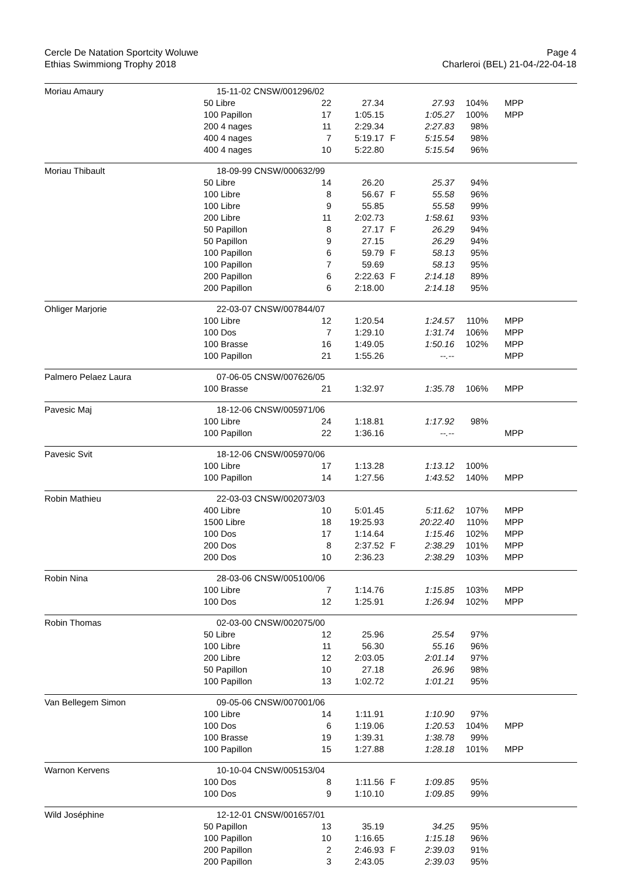Cercle De Natation Sportcity Woluwe
Ethias Swimmiong Trophy 2018
Page 4
Charleroi (BEL) 21-04-/22-04-18
| Moriau Amaury | 15-11-02 CNSW/001296/02 | | | | | | |
| | 50 Libre | 22 | 27.34 | | 27.93 | 104% | MPP |
| | 100 Papillon | 17 | 1:05.15 | | 1:05.27 | 100% | MPP |
| | 200 4 nages | 11 | 2:29.34 | | 2:27.83 | 98% | |
| | 400 4 nages | 7 | 5:19.17 | F | 5:15.54 | 98% | |
| | 400 4 nages | 10 | 5:22.80 | | 5:15.54 | 96% | |
| Moriau Thibault | 18-09-99 CNSW/000632/99 | | | | | | |
| | 50 Libre | 14 | 26.20 | | 25.37 | 94% | |
| | 100 Libre | 8 | 56.67 | F | 55.58 | 96% | |
| | 100 Libre | 9 | 55.85 | | 55.58 | 99% | |
| | 200 Libre | 11 | 2:02.73 | | 1:58.61 | 93% | |
| | 50 Papillon | 8 | 27.17 | F | 26.29 | 94% | |
| | 50 Papillon | 9 | 27.15 | | 26.29 | 94% | |
| | 100 Papillon | 6 | 59.79 | F | 58.13 | 95% | |
| | 100 Papillon | 7 | 59.69 | | 58.13 | 95% | |
| | 200 Papillon | 6 | 2:22.63 | F | 2:14.18 | 89% | |
| | 200 Papillon | 6 | 2:18.00 | | 2:14.18 | 95% | |
| Ohliger Marjorie | 22-03-07 CNSW/007844/07 | | | | | | |
| | 100 Libre | 12 | 1:20.54 | | 1:24.57 | 110% | MPP |
| | 100 Dos | 7 | 1:29.10 | | 1:31.74 | 106% | MPP |
| | 100 Brasse | 16 | 1:49.05 | | 1:50.16 | 102% | MPP |
| | 100 Papillon | 21 | 1:55.26 | | --.-- | | MPP |
| Palmero Pelaez Laura | 07-06-05 CNSW/007626/05 | | | | | | |
| | 100 Brasse | 21 | 1:32.97 | | 1:35.78 | 106% | MPP |
| Pavesic Maj | 18-12-06 CNSW/005971/06 | | | | | | |
| | 100 Libre | 24 | 1:18.81 | | 1:17.92 | 98% | |
| | 100 Papillon | 22 | 1:36.16 | | --.-- | | MPP |
| Pavesic Svit | 18-12-06 CNSW/005970/06 | | | | | | |
| | 100 Libre | 17 | 1:13.28 | | 1:13.12 | 100% | |
| | 100 Papillon | 14 | 1:27.56 | | 1:43.52 | 140% | MPP |
| Robin Mathieu | 22-03-03 CNSW/002073/03 | | | | | | |
| | 400 Libre | 10 | 5:01.45 | | 5:11.62 | 107% | MPP |
| | 1500 Libre | 18 | 19:25.93 | | 20:22.40 | 110% | MPP |
| | 100 Dos | 17 | 1:14.64 | | 1:15.46 | 102% | MPP |
| | 200 Dos | 8 | 2:37.52 | F | 2:38.29 | 101% | MPP |
| | 200 Dos | 10 | 2:36.23 | | 2:38.29 | 103% | MPP |
| Robin Nina | 28-03-06 CNSW/005100/06 | | | | | | |
| | 100 Libre | 7 | 1:14.76 | | 1:15.85 | 103% | MPP |
| | 100 Dos | 12 | 1:25.91 | | 1:26.94 | 102% | MPP |
| Robin Thomas | 02-03-00 CNSW/002075/00 | | | | | | |
| | 50 Libre | 12 | 25.96 | | 25.54 | 97% | |
| | 100 Libre | 11 | 56.30 | | 55.16 | 96% | |
| | 200 Libre | 12 | 2:03.05 | | 2:01.14 | 97% | |
| | 50 Papillon | 10 | 27.18 | | 26.96 | 98% | |
| | 100 Papillon | 13 | 1:02.72 | | 1:01.21 | 95% | |
| Van Bellegem Simon | 09-05-06 CNSW/007001/06 | | | | | | |
| | 100 Libre | 14 | 1:11.91 | | 1:10.90 | 97% | |
| | 100 Dos | 6 | 1:19.06 | | 1:20.53 | 104% | MPP |
| | 100 Brasse | 19 | 1:39.31 | | 1:38.78 | 99% | |
| | 100 Papillon | 15 | 1:27.88 | | 1:28.18 | 101% | MPP |
| Warnon Kervens | 10-10-04 CNSW/005153/04 | | | | | | |
| | 100 Dos | 8 | 1:11.56 | F | 1:09.85 | 95% | |
| | 100 Dos | 9 | 1:10.10 | | 1:09.85 | 99% | |
| Wild Joséphine | 12-12-01 CNSW/001657/01 | | | | | | |
| | 50 Papillon | 13 | 35.19 | | 34.25 | 95% | |
| | 100 Papillon | 10 | 1:16.65 | | 1:15.18 | 96% | |
| | 200 Papillon | 2 | 2:46.93 | F | 2:39.03 | 91% | |
| | 200 Papillon | 3 | 2:43.05 | | 2:39.03 | 95% | |